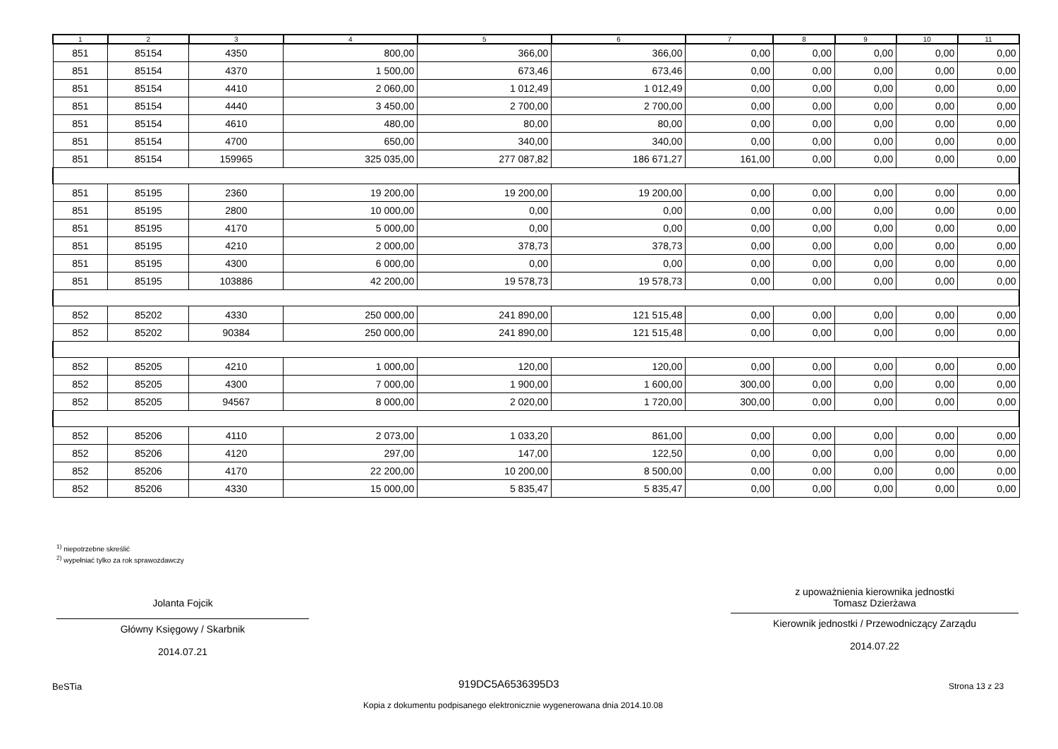| 1 | 2 | 3 | 4 | 5 | 6 | 7 | 8 | 9 | 10 | 11 |
| --- | --- | --- | --- | --- | --- | --- | --- | --- | --- | --- |
| 851 | 85154 | 4350 | 800,00 | 366,00 | 366,00 | 0,00 | 0,00 | 0,00 | 0,00 | 0,00 |
| 851 | 85154 | 4370 | 1 500,00 | 673,46 | 673,46 | 0,00 | 0,00 | 0,00 | 0,00 | 0,00 |
| 851 | 85154 | 4410 | 2 060,00 | 1 012,49 | 1 012,49 | 0,00 | 0,00 | 0,00 | 0,00 | 0,00 |
| 851 | 85154 | 4440 | 3 450,00 | 2 700,00 | 2 700,00 | 0,00 | 0,00 | 0,00 | 0,00 | 0,00 |
| 851 | 85154 | 4610 | 480,00 | 80,00 | 80,00 | 0,00 | 0,00 | 0,00 | 0,00 | 0,00 |
| 851 | 85154 | 4700 | 650,00 | 340,00 | 340,00 | 0,00 | 0,00 | 0,00 | 0,00 | 0,00 |
| 851 | 85154 | 159965 | 325 035,00 | 277 087,82 | 186 671,27 | 161,00 | 0,00 | 0,00 | 0,00 | 0,00 |
| 851 | 85195 | 2360 | 19 200,00 | 19 200,00 | 19 200,00 | 0,00 | 0,00 | 0,00 | 0,00 | 0,00 |
| 851 | 85195 | 2800 | 10 000,00 | 0,00 | 0,00 | 0,00 | 0,00 | 0,00 | 0,00 | 0,00 |
| 851 | 85195 | 4170 | 5 000,00 | 0,00 | 0,00 | 0,00 | 0,00 | 0,00 | 0,00 | 0,00 |
| 851 | 85195 | 4210 | 2 000,00 | 378,73 | 378,73 | 0,00 | 0,00 | 0,00 | 0,00 | 0,00 |
| 851 | 85195 | 4300 | 6 000,00 | 0,00 | 0,00 | 0,00 | 0,00 | 0,00 | 0,00 | 0,00 |
| 851 | 85195 | 103886 | 42 200,00 | 19 578,73 | 19 578,73 | 0,00 | 0,00 | 0,00 | 0,00 | 0,00 |
| 852 | 85202 | 4330 | 250 000,00 | 241 890,00 | 121 515,48 | 0,00 | 0,00 | 0,00 | 0,00 | 0,00 |
| 852 | 85202 | 90384 | 250 000,00 | 241 890,00 | 121 515,48 | 0,00 | 0,00 | 0,00 | 0,00 | 0,00 |
| 852 | 85205 | 4210 | 1 000,00 | 120,00 | 120,00 | 0,00 | 0,00 | 0,00 | 0,00 | 0,00 |
| 852 | 85205 | 4300 | 7 000,00 | 1 900,00 | 1 600,00 | 300,00 | 0,00 | 0,00 | 0,00 | 0,00 |
| 852 | 85205 | 94567 | 8 000,00 | 2 020,00 | 1 720,00 | 300,00 | 0,00 | 0,00 | 0,00 | 0,00 |
| 852 | 85206 | 4110 | 2 073,00 | 1 033,20 | 861,00 | 0,00 | 0,00 | 0,00 | 0,00 | 0,00 |
| 852 | 85206 | 4120 | 297,00 | 147,00 | 122,50 | 0,00 | 0,00 | 0,00 | 0,00 | 0,00 |
| 852 | 85206 | 4170 | 22 200,00 | 10 200,00 | 8 500,00 | 0,00 | 0,00 | 0,00 | 0,00 | 0,00 |
| 852 | 85206 | 4330 | 15 000,00 | 5 835,47 | 5 835,47 | 0,00 | 0,00 | 0,00 | 0,00 | 0,00 |
<sup>1)</sup> niepotrzebne skreślić
<sup>2)</sup> wypełniać tylko za rok sprawozdawczy
Jolanta Fojcik
Główny Księgowy / Skarbnik
2014.07.21
z upoważnienia kierownika jednostki
Tomasz Dzierżawa
Kierownik jednostki / Przewodniczący Zarządu
2014.07.22
BeSTia 919DC5A6536395D3 Strona 13 z 23
Kopia z dokumentu podpisanego elektronicznie wygenerowana dnia 2014.10.08